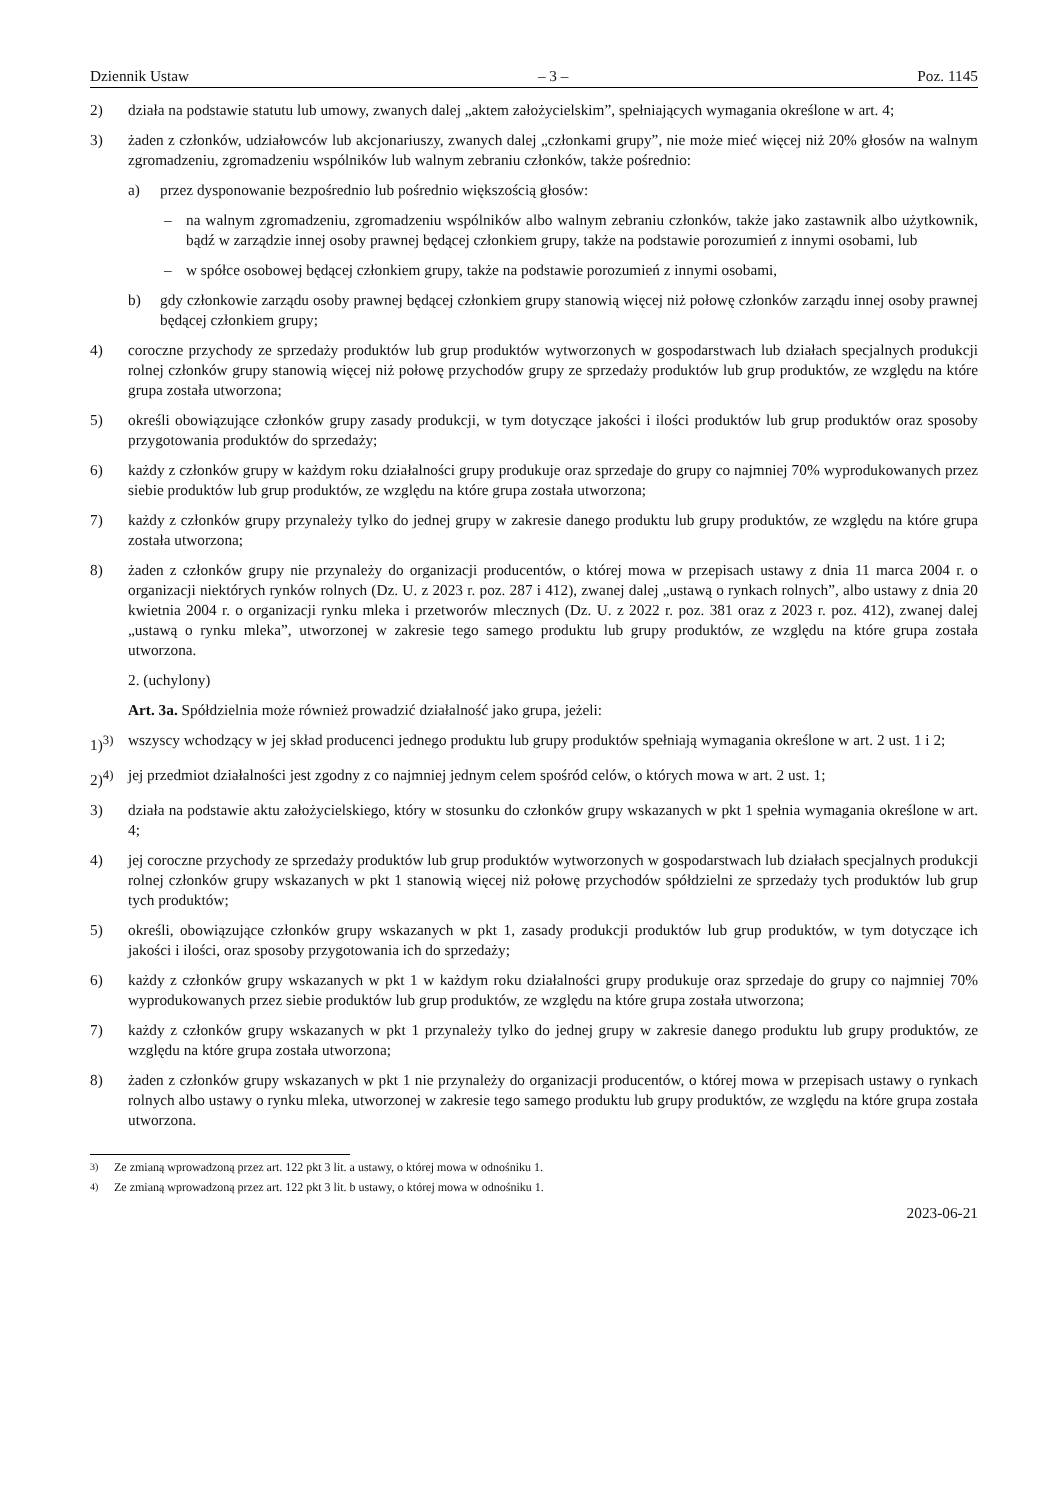Dziennik Ustaw – 3 – Poz. 1145
2) działa na podstawie statutu lub umowy, zwanych dalej „aktem założycielskim”, spełniających wymagania określone w art. 4;
3) żaden z członków, udziałowców lub akcjonariuszy, zwanych dalej „członkami grupy”, nie może mieć więcej niż 20% głosów na walnym zgromadzeniu, zgromadzeniu wspólników lub walnym zebraniu członków, także pośrednio:
a) przez dysponowanie bezpośrednio lub pośrednio większością głosów:
– na walnym zgromadzeniu, zgromadzeniu wspólników albo walnym zebraniu członków, także jako zastawnik albo użytkownik, bądź w zarządzie innej osoby prawnej będącej członkiem grupy, także na podstawie porozumień z innymi osobami, lub
– w spółce osobowej będącej członkiem grupy, także na podstawie porozumień z innymi osobami,
b) gdy członkowie zarządu osoby prawnej będącej członkiem grupy stanowią więcej niż połowę członków zarządu innej osoby prawnej będącej członkiem grupy;
4) coroczne przychody ze sprzedaży produktów lub grup produktów wytworzonych w gospodarstwach lub działach specjalnych produkcji rolnej członków grupy stanowią więcej niż połowę przychodów grupy ze sprzedaży produktów lub grup produktów, ze względu na które grupa została utworzona;
5) określi obowiązujące członków grupy zasady produkcji, w tym dotyczące jakości i ilości produktów lub grup produktów oraz sposoby przygotowania produktów do sprzedaży;
6) każdy z członków grupy w każdym roku działalności grupy produkuje oraz sprzedaje do grupy co najmniej 70% wyprodukowanych przez siebie produktów lub grup produktów, ze względu na które grupa została utworzona;
7) każdy z członków grupy przynależy tylko do jednej grupy w zakresie danego produktu lub grupy produktów, ze względu na które grupa została utworzona;
8) żaden z członków grupy nie przynależy do organizacji producentów, o której mowa w przepisach ustawy z dnia 11 marca 2004 r. o organizacji niektórych rynków rolnych (Dz. U. z 2023 r. poz. 287 i 412), zwanej dalej „ustawą o rynkach rolnych”, albo ustawy z dnia 20 kwietnia 2004 r. o organizacji rynku mleka i przetworów mlecznych (Dz. U. z 2022 r. poz. 381 oraz z 2023 r. poz. 412), zwanej dalej „ustawą o rynku mleka”, utworzonej w zakresie tego samego produktu lub grupy produktów, ze względu na które grupa została utworzona.
2. (uchylony)
Art. 3a. Spółdzielnia może również prowadzić działalność jako grupa, jeżeli:
1)<sup>3)</sup> wszyscy wchodzący w jej skład producenci jednego produktu lub grupy produktów spełniają wymagania określone w art. 2 ust. 1 i 2;
2)<sup>4)</sup> jej przedmiot działalności jest zgodny z co najmniej jednym celem spośród celów, o których mowa w art. 2 ust. 1;
3) działa na podstawie aktu założycielskiego, który w stosunku do członków grupy wskazanych w pkt 1 spełnia wymagania określone w art. 4;
4) jej coroczne przychody ze sprzedaży produktów lub grup produktów wytworzonych w gospodarstwach lub działach specjalnych produkcji rolnej członków grupy wskazanych w pkt 1 stanowią więcej niż połowę przychodów spółdzielni ze sprzedaży tych produktów lub grup tych produktów;
5) określi, obowiązujące członków grupy wskazanych w pkt 1, zasady produkcji produktów lub grup produktów, w tym dotyczące ich jakości i ilości, oraz sposoby przygotowania ich do sprzedaży;
6) każdy z członków grupy wskazanych w pkt 1 w każdym roku działalności grupy produkuje oraz sprzedaje do grupy co najmniej 70% wyprodukowanych przez siebie produktów lub grup produktów, ze względu na które grupa została utworzona;
7) każdy z członków grupy wskazanych w pkt 1 przynależy tylko do jednej grupy w zakresie danego produktu lub grupy produktów, ze względu na które grupa została utworzona;
8) żaden z członków grupy wskazanych w pkt 1 nie przynależy do organizacji producentów, o której mowa w przepisach ustawy o rynkach rolnych albo ustawy o rynku mleka, utworzonej w zakresie tego samego produktu lub grupy produktów, ze względu na które grupa została utworzona.
<sup>3)</sup> Ze zmianą wprowadzoną przez art. 122 pkt 3 lit. a ustawy, o której mowa w odnośniku 1.
<sup>4)</sup> Ze zmianą wprowadzoną przez art. 122 pkt 3 lit. b ustawy, o której mowa w odnośniku 1.
2023-06-21